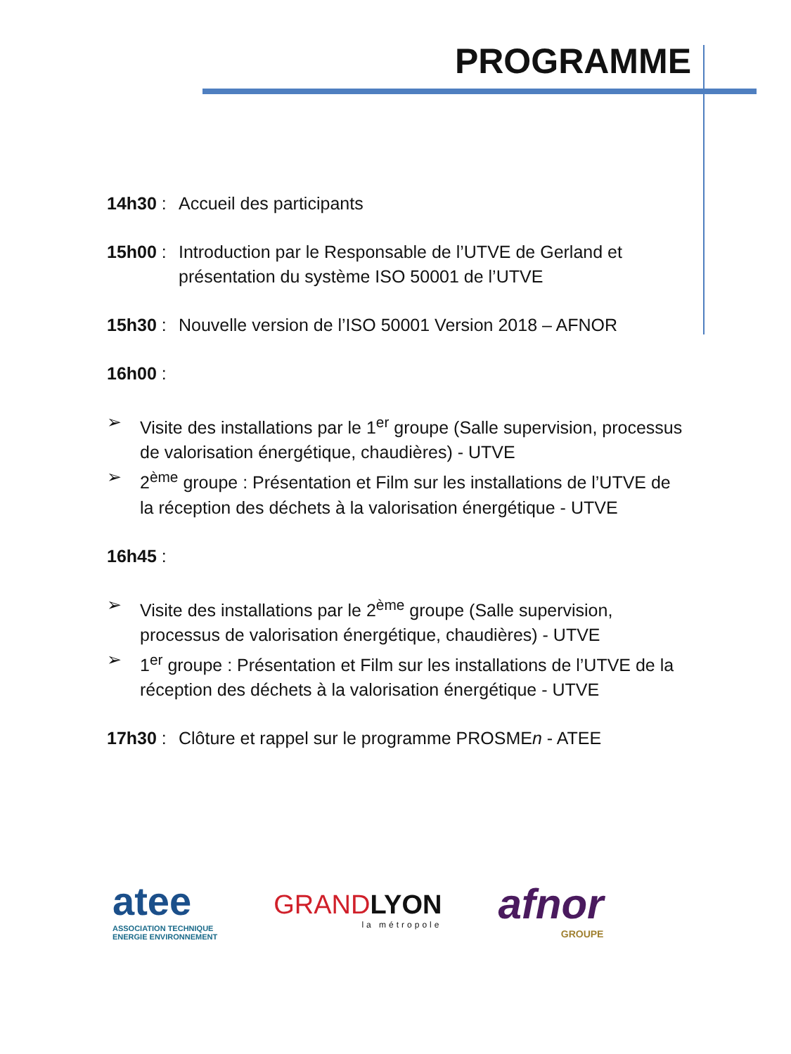PROGRAMME
14h30 :
Accueil des participants
15h00 :
Introduction par le Responsable de l’UTVE de Gerland et présentation du système ISO 50001 de l’UTVE
15h30 :
Nouvelle version de l’ISO 50001 Version 2018 – AFNOR
16h00 :
➢ Visite des installations par le 1<sup>er</sup> groupe (Salle supervision, processus de valorisation énergétique, chaudières) - UTVE
➢ 2<sup>ème</sup> groupe : Présentation et Film sur les installations de l’UTVE de la réception des déchets à la valorisation énergétique - UTVE
16h45 :
➢ Visite des installations par le 2<sup>ème</sup> groupe (Salle supervision, processus de valorisation énergétique, chaudières) - UTVE
➢ 1<sup>er</sup> groupe : Présentation et Film sur les installations de l’UTVE de la réception des déchets à la valorisation énergétique - UTVE
17h30 :
Clôture et rappel sur le programme PROSMEn - ATEE
atee
ASSOCIATION TECHNIQUE
ENERGIE ENVIRONNEMENT
GRANDLYON
la métropole
afnor
GROUPE